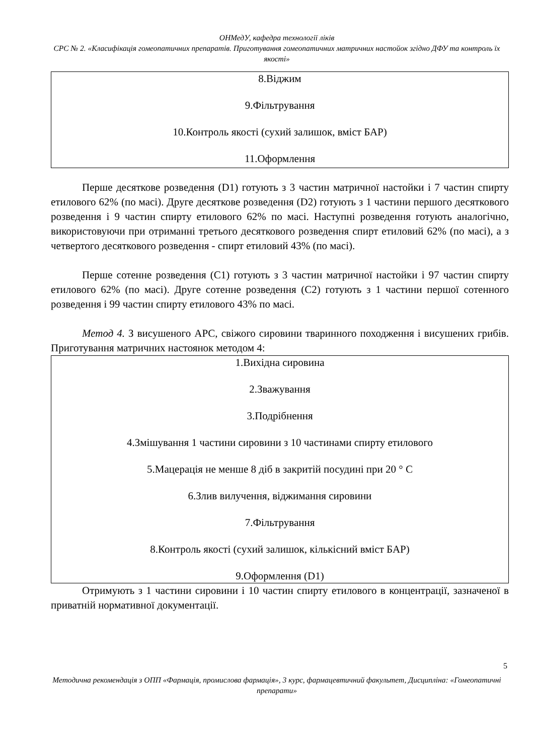ОНМедУ, кафедра технології ліків
СРС № 2. «Класифікація гомеопатичних препаратів. Приготування гомеопатичних матричних настойок згідно ДФУ та контроль їх якості»
8.Віджим
9.Фільтрування
10.Контроль якості (сухий залишок, вміст БАР)
11.Оформлення
Перше десяткове розведення (D1) готують з 3 частин матричної настойки і 7 частин спирту етилового 62% (по масі). Друге десяткове розведення (D2) готують з 1 частини першого десяткового розведення і 9 частин спирту етилового 62% по масі. Наступні розведення готують аналогічно, використовуючи при отриманні третього десяткового розведення спирт етиловий 62% (по масі), а з четвертого десяткового розведення - спирт етиловий 43% (по масі).
Перше сотенне розведення (C1) готують з 3 частин матричної настойки і 97 частин спирту етилового 62% (по масі). Друге сотенне розведення (C2) готують з 1 частини першої сотенного розведення і 99 частин спирту етилового 43% по масі.
Метод 4. З висушеного АРС, свіжого сировини тваринного походження і висушених грибів. Приготування матричних настоянок методом 4:
1.Вихідна сировина
2.Зважування
3.Подрібнення
4.Змішування 1 частини сировини з 10 частинами спирту етилового
5.Мацерація не менше 8 діб в закритій посудині при 20 ° С
6.Злив вилучення, віджимання сировини
7.Фільтрування
8.Контроль якості (сухий залишок, кількісний вміст БАР)
9.Оформлення (D1)
Отримують з 1 частини сировини і 10 частин спирту етилового в концентрації, зазначеної в приватній нормативної документації.
5
Методична рекомендація з ОПП «Фармація, промислова фармація», 3 курс, фармацевтичний факультет, Дисципліна: «Гомеопатичні препарати»